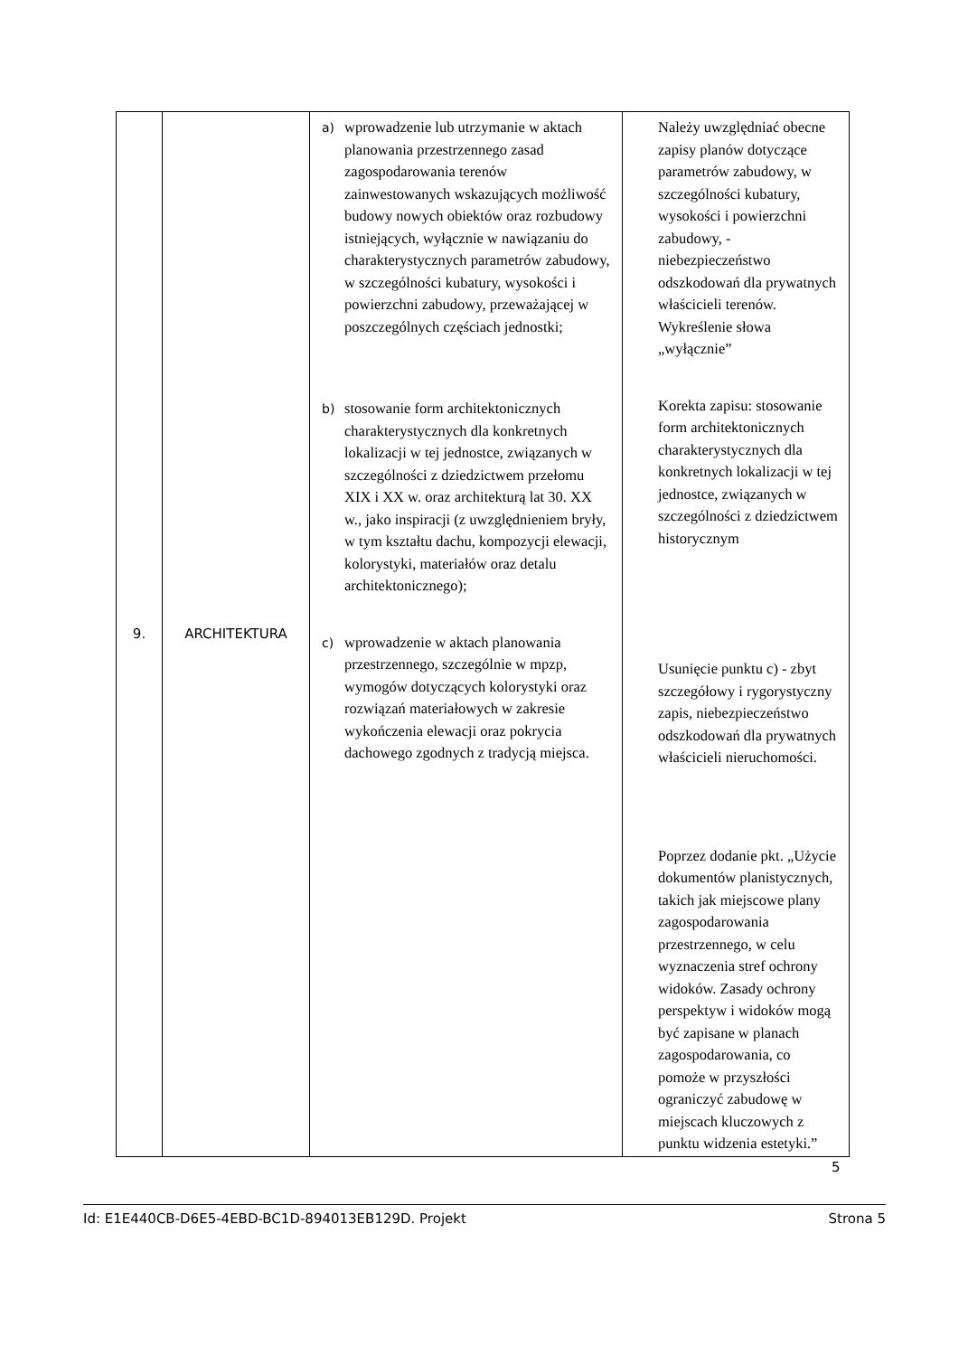| 9. | ARCHITEKTURA | a) wprowadzenie lub utrzymanie w aktach planowania przestrzennego zasad zagospodarowania terenów zainwestowanych wskazujących możliwość budowy nowych obiektów oraz rozbudowy istniejących, wyłącznie w nawiązaniu do charakterystycznych parametrów zabudowy, w szczególności kubatury, wysokości i powierzchni zabudowy, przeważającej w poszczególnych częściach jednostki; b) stosowanie form architektonicznych charakterystycznych dla konkretnych lokalizacji w tej jednostce, związanych w szczególności z dziedzictwem przełomu XIX i XX w. oraz architekturą lat 30. XX w., jako inspiracji (z uwzględnieniem bryły, w tym kształtu dachu, kompozycji elewacji, kolorystyki, materiałów oraz detalu architektonicznego); c) wprowadzenie w aktach planowania przestrzennego, szczególnie w mpzp, wymogów dotyczących kolorystyki oraz rozwiązań materiałowych w zakresie wykończenia elewacji oraz pokrycia dachowego zgodnych z tradycją miejsca. | Należy uwzględniać obecne zapisy planów dotyczące parametrów zabudowy, w szczególności kubatury, wysokości i powierzchni zabudowy, - niebezpieczeństwo odszkodowań dla prywatnych właścicieli terenów. Wykreślenie słowa „wyłącznie” Korekta zapisu: stosowanie form architektonicznych charakterystycznych dla konkretnych lokalizacji w tej jednostce, związanych w szczególności z dziedzictwem historycznym Usunięcie punktu c) - zbyt szczegółowy i rygorystyczny zapis, niebezpieczeństwo odszkodowań dla prywatnych właścicieli nieruchomości. Poprzez dodanie pkt. „Użycie dokumentów planistycznych, takich jak miejscowe plany zagospodarowania przestrzennego, w celu wyznaczenia stref ochrony widoków. Zasady ochrony perspektyw i widoków mogą być zapisane w planach zagospodarowania, co pomoże w przyszłości ograniczyć zabudowę w miejscach kluczowych z punktu widzenia estetyki.” |
5
Id: E1E440CB-D6E5-4EBD-BC1D-894013EB129D. Projekt Strona 5